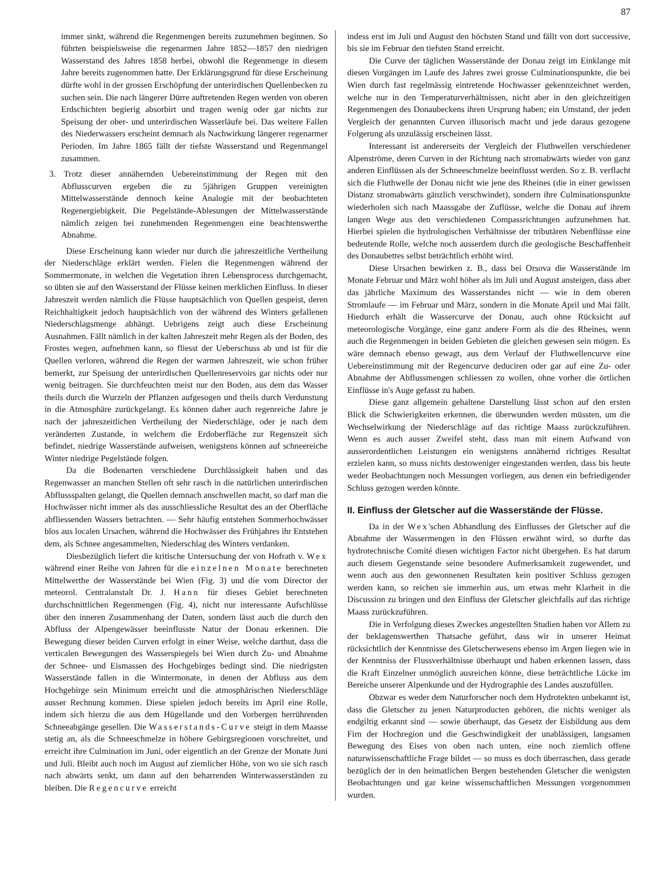87
immer sinkt, während die Regenmengen bereits zuzunehmen beginnen. So führten beispielsweise die regenarmen Jahre 1852—1857 den niedrigen Wasserstand des Jahres 1858 herbei, obwohl die Regenmenge in diesem Jahre bereits zugenommen hatte. Der Erklärungsgrund für diese Erscheinung dürfte wohl in der grossen Erschöpfung der unterirdischen Quellenbecken zu suchen sein. Die nach längerer Dürre auftretenden Regen werden von oberen Erdschichten begierig absorbirt und tragen wenig oder gar nichts zur Speisung der ober- und unterirdischen Wasserläufe bei. Das weitere Fallen des Niederwassers erscheint demnach als Nachwirkung längerer regenarmer Perioden. Im Jahre 1865 fällt der tiefste Wasserstand und Regenmangel zusammen.
3. Trotz dieser annähernden Uebereinstimmung der Regen mit den Abflusscurven ergeben die zu 5jährigen Gruppen vereinigten Mittelwasserstände dennoch keine Analogie mit der beobachteten Regenergiebigkeit. Die Pegelstände-Ablesungen der Mittelwasserstände nämlich zeigen bei zunehmenden Regenmengen eine beachtenswerthe Abnahme.
Diese Erscheinung kann wieder nur durch die jahreszeitliche Vertheilung der Niederschläge erklärt werden. Fielen die Regenmengen während der Sommermonate, in welchen die Vegetation ihren Lebensprocess durchgemacht, so übten sie auf den Wasserstand der Flüsse keinen merklichen Einfluss. In dieser Jahreszeit werden nämlich die Flüsse hauptsächlich von Quellen gespeist, deren Reichhaltigkeit jedoch hauptsächlich von der während des Winters gefallenen Niederschlagsmenge abhängt. Uebrigens zeigt auch diese Erscheinung Ausnahmen. Fällt nämlich in der kalten Jahreszeit mehr Regen als der Boden, des Frostes wegen, aufnehmen kann, so fliesst der Ueberschuss ab und ist für die Quellen verloren, während die Regen der warmen Jahreszeit, wie schon früher bemerkt, zur Speisung der unterirdischen Quellenreservoirs gar nichts oder nur wenig beitragen. Sie durchfeuchten meist nur den Boden, aus dem das Wasser theils durch die Wurzeln der Pflanzen aufgesogen und theils durch Verdunstung in die Atmosphäre zurückgelangt. Es können daher auch regenreiche Jahre je nach der jahreszeitlichen Vertheilung der Niederschläge, oder je nach dem veränderten Zustande, in welchem die Erdoberfläche zur Regenszeit sich befindet, niedrige Wasserstände aufweisen, wenigstens können auf schneereiche Winter niedrige Pegelstände folgen.
Da die Bodenarten verschiedene Durchlässigkeit haben und das Regenwasser an manchen Stellen oft sehr rasch in die natürlichen unterirdischen Abflussspalten gelangt, die Quellen demnach anschwellen macht, so darf man die Hochwässer nicht immer als das ausschliessliche Resultat des an der Oberfläche abfliessenden Wassers betrachten. — Sehr häufig entstehen Sommerhochwässer blos aus localen Ursachen, während die Hochwässer des Frühjahres ihr Entstehen dem, als Schnee angesammelten, Niederschlag des Winters verdanken.
Diesbezüglich liefert die kritische Untersuchung der von Hofrath v. Wex während einer Reihe von Jahren für die einzelnen Monate berechneten Mittelwerthe der Wasserstände bei Wien (Fig. 3) und die vom Director der meteorol. Centralanstalt Dr. J. Hann für dieses Gebiet berechneten durchschnittlichen Regenmengen (Fig. 4), nicht nur interessante Aufschlüsse über den inneren Zusammenhang der Daten, sondern lässt auch die durch den Abfluss der Alpengewässer beeinflusste Natur der Donau erkennen. Die Bewegung dieser beiden Curven erfolgt in einer Weise, welche darthut, dass die verticalen Bewegungen des Wasserspiegels bei Wien durch Zu- und Abnahme der Schnee- und Eismassen des Hochgebirges bedingt sind. Die niedrigsten Wasserstände fallen in die Wintermonate, in denen der Abfluss aus dem Hochgebirge sein Minimum erreicht und die atmosphärischen Niederschläge ausser Rechnung kommen. Diese spielen jedoch bereits im April eine Rolle, indem sich hierzu die aus dem Hügellande und den Vorbergen herrührenden Schneeabgänge gesellen. Die Wasserstands-Curve steigt in dem Maasse stetig an, als die Schneeschmelze in höhere Gebirgsregionen vorschreitet, und erreicht ihre Culmination im Juni, oder eigentlich an der Grenze der Monate Juni und Juli. Bleibt auch noch im August auf ziemlicher Höhe, von wo sie sich rasch nach abwärts senkt, um dann auf den beharrenden Winterwasserständen zu bleiben. Die Regencurve erreicht
indess erst im Juli und August den höchsten Stand und fällt von dort successive, bis sie im Februar den tiefsten Stand erreicht.
Die Curve der täglichen Wasserstände der Donau zeigt im Einklange mit diesen Vorgängen im Laufe des Jahres zwei grosse Culminationspunkte, die bei Wien durch fast regelmässig eintretende Hochwasser gekennzeichnet werden, welche nur in den Temperaturverhältnissen, nicht aber in den gleichzeitigen Regenmengen des Donaubeckens ihren Ursprung haben; ein Umstand, der jeden Vergleich der genannten Curven illusorisch macht und jede daraus gezogene Folgerung als unzulässig erscheinen lässt.
Interessant ist andererseits der Vergleich der Fluthwellen verschiedener Alpenströme, deren Curven in der Richtung nach stromabwärts wieder von ganz anderen Einflüssen als der Schneeschmelze beeinflusst werden. So z. B. verflacht sich die Fluthwelle der Donau nicht wie jene des Rheines (die in einer gewissen Distanz stromabwärts gänzlich verschwindet), sondern ihre Culminationspunkte wiederholen sich nach Maassgabe der Zuflüsse, welche die Donau auf ihrem langen Wege aus den verschiedenen Compassrichtungen aufzunehmen hat. Hierbei spielen die hydrologischen Verhältnisse der tributären Nebenflüsse eine bedeutende Rolle, welche noch ausserdem durch die geologische Beschaffenheit des Donaubettes selbst beträchtlich erhöht wird.
Diese Ursachen bewirken z. B., dass bei Orsova die Wasserstände im Monate Februar und März wohl höher als im Juli und August ansteigen, dass aber das jährliche Maximum des Wasserstandes nicht — wie in dem oberen Stromlaufe — im Februar und März, sondern in die Monate April und Mai fällt. Hiedurch erhält die Wassercurve der Donau, auch ohne Rücksicht auf meteorologische Vorgänge, eine ganz andere Form als die des Rheines, wenn auch die Regenmengen in beiden Gebieten die gleichen gewesen sein mögen. Es wäre demnach ebenso gewagt, aus dem Verlauf der Fluthwellencurve eine Uebereinstimmung mit der Regencurve deduciren oder gar auf eine Zu- oder Abnahme der Abflussmengen schliessen zu wollen, ohne vorher die örtlichen Einflüsse in's Auge gefasst zu haben.
Diese ganz allgemein gehaltene Darstellung lässt schon auf den ersten Blick die Schwierigkeiten erkennen, die überwunden werden müssten, um die Wechselwirkung der Niederschläge auf das richtige Maass zurückzuführen. Wenn es auch ausser Zweifel steht, dass man mit einem Aufwand von ausserordentlichen Leistungen ein wenigstens annähernd richtiges Resultat erzielen kann, so muss nichts destoweniger eingestanden werden, dass bis heute weder Beobachtungen noch Messungen vorliegen, aus denen ein befriedigender Schluss gezogen werden könnte.
II. Einfluss der Gletscher auf die Wasserstände der Flüsse.
Da in der Wex'schen Abhandlung des Einflusses der Gletscher auf die Abnahme der Wassermengen in den Flüssen erwähnt wird, so durfte das hydrotechnische Comité diesen wichtigen Factor nicht übergehen. Es hat darum auch diesem Gegenstande seine besondere Aufmerksamkeit zugewendet, und wenn auch aus den gewonnenen Resultaten kein positiver Schluss gezogen werden kann, so reichen sie immerhin aus, um etwas mehr Klarheit in die Discussion zu bringen und den Einfluss der Gletscher gleichfalls auf das richtige Maass zurückzuführen.
Die in Verfolgung dieses Zweckes angestellten Studien haben vor Allem zu der beklagenswerthen Thatsache geführt, dass wir in unserer Heimat rücksichtlich der Kenntnisse des Gletscherwesens ebenso im Argen liegen wie in der Kenntniss der Flussverhältnisse überhaupt und haben erkennen lassen, dass die Kraft Einzelner unmöglich ausreichen könne, diese beträchtliche Lücke im Bereiche unserer Alpenkunde und der Hydrographie des Landes auszufüllen.
Obzwar es weder dem Naturforscher noch dem Hydrotekten unbekannt ist, dass die Gletscher zu jenen Naturproducten gehören, die nichts weniger als endgiltig erkannt sind — sowie überhaupt, das Gesetz der Eisbildung aus dem Firn der Hochregion und die Geschwindigkeit der unablässigen, langsamen Bewegung des Eises von oben nach unten, eine noch ziemlich offene naturwissenschaftliche Frage bildet — so muss es doch überraschen, dass gerade bezüglich der in den heimatlichen Bergen bestehenden Gletscher die wenigsten Beobachtungen und gar keine wissenschaftlichen Messungen vorgenommen wurden.